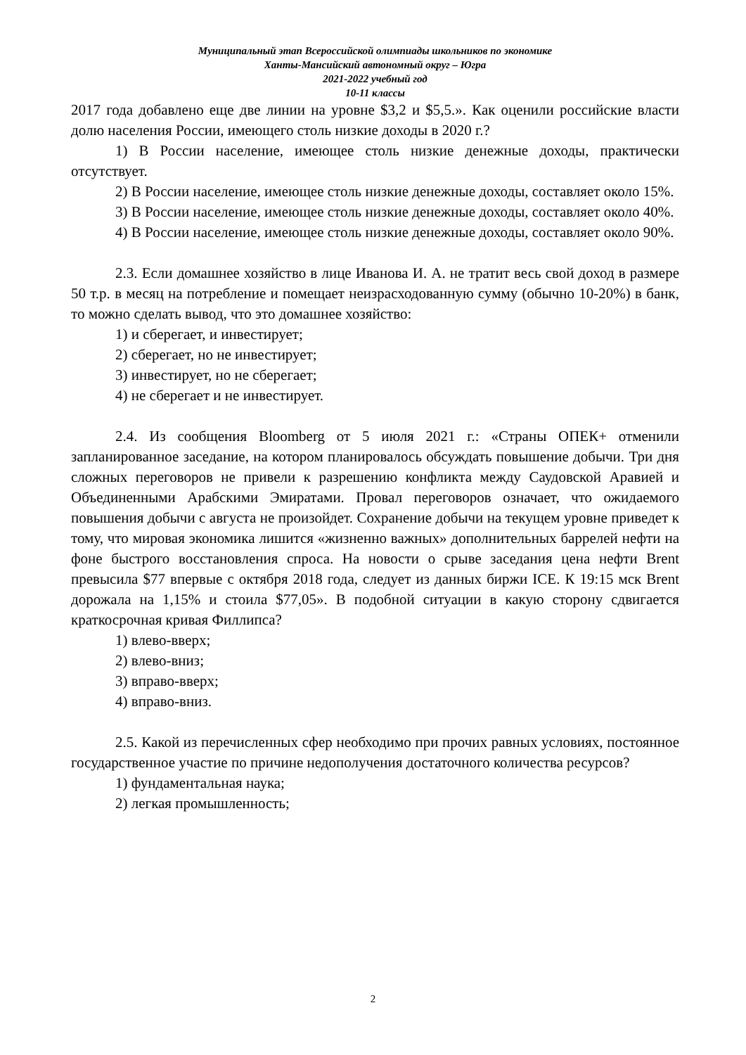Муниципальный этап Всероссийской олимпиады школьников по экономике
Ханты-Мансийский автономный округ – Югра
2021-2022 учебный год
10-11 классы
2017 года добавлено еще две линии на уровне $3,2 и $5,5.». Как оценили российские власти долю населения России, имеющего столь низкие доходы в 2020 г.?
1) В России население, имеющее столь низкие денежные доходы, практически отсутствует.
2) В России население, имеющее столь низкие денежные доходы, составляет около 15%.
3) В России население, имеющее столь низкие денежные доходы, составляет около 40%.
4) В России население, имеющее столь низкие денежные доходы, составляет около 90%.
2.3. Если домашнее хозяйство в лице Иванова И. А. не тратит весь свой доход в размере 50 т.р. в месяц на потребление и помещает неизрасходованную сумму (обычно 10-20%) в банк, то можно сделать вывод, что это домашнее хозяйство:
1) и сберегает, и инвестирует;
2) сберегает, но не инвестирует;
3) инвестирует, но не сберегает;
4) не сберегает и не инвестирует.
2.4. Из сообщения Bloomberg от 5 июля 2021 г.: «Страны ОПЕК+ отменили запланированное заседание, на котором планировалось обсуждать повышение добычи. Три дня сложных переговоров не привели к разрешению конфликта между Саудовской Аравией и Объединенными Арабскими Эмиратами. Провал переговоров означает, что ожидаемого повышения добычи с августа не произойдет. Сохранение добычи на текущем уровне приведет к тому, что мировая экономика лишится «жизненно важных» дополнительных баррелей нефти на фоне быстрого восстановления спроса. На новости о срыве заседания цена нефти Brent превысила $77 впервые с октября 2018 года, следует из данных биржи ICE. К 19:15 мск Brent дорожала на 1,15% и стоила $77,05». В подобной ситуации в какую сторону сдвигается краткосрочная кривая Филлипса?
1) влево-вверх;
2) влево-вниз;
3) вправо-вверх;
4) вправо-вниз.
2.5. Какой из перечисленных сфер необходимо при прочих равных условиях, постоянное государственное участие по причине недополучения достаточного количества ресурсов?
1) фундаментальная наука;
2) легкая промышленность;
2